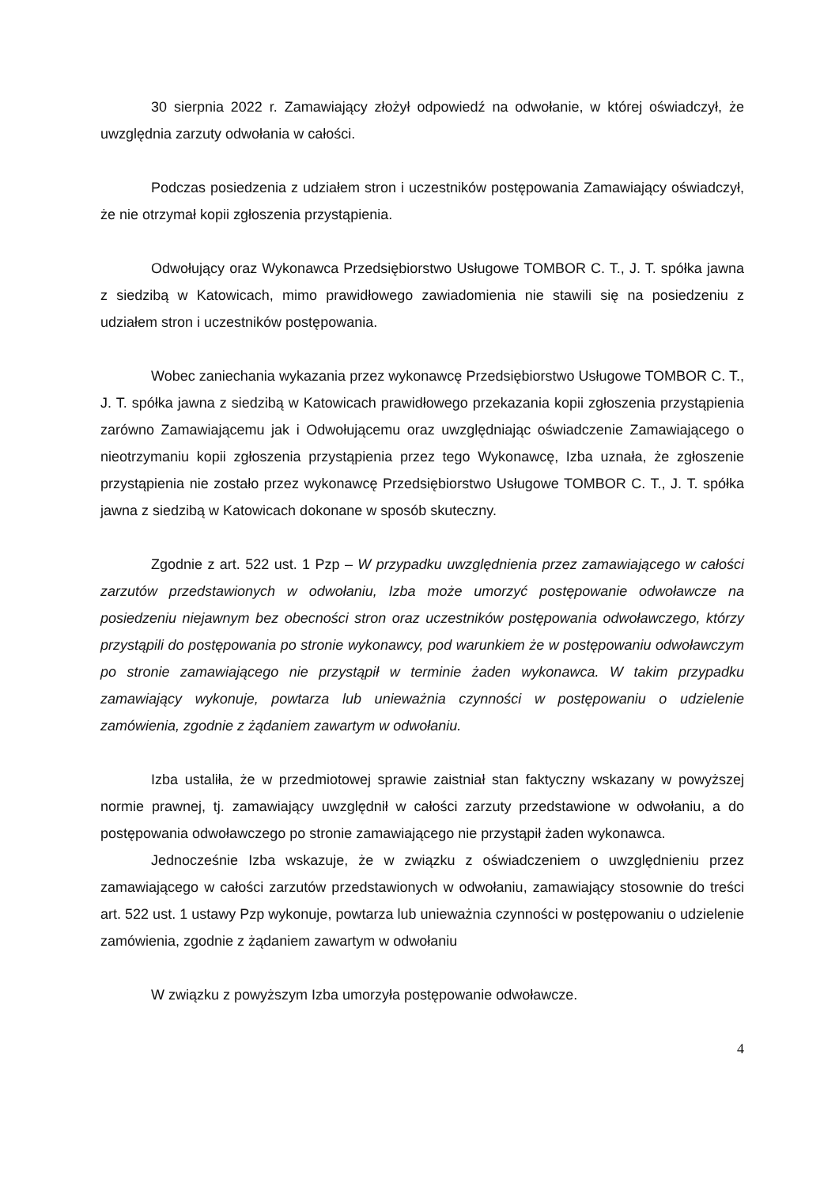30 sierpnia 2022 r. Zamawiający złożył odpowiedź na odwołanie, w której oświadczył, że uwzględnia zarzuty odwołania w całości.
Podczas posiedzenia z udziałem stron i uczestników postępowania Zamawiający oświadczył, że nie otrzymał kopii zgłoszenia przystąpienia.
Odwołujący oraz Wykonawca Przedsiębiorstwo Usługowe TOMBOR C. T., J. T. spółka jawna z siedzibą w Katowicach, mimo prawidłowego zawiadomienia nie stawili się na posiedzeniu z udziałem stron i uczestników postępowania.
Wobec zaniechania wykazania przez wykonawcę Przedsiębiorstwo Usługowe TOMBOR C. T., J. T. spółka jawna z siedzibą w Katowicach prawidłowego przekazania kopii zgłoszenia przystąpienia zarówno Zamawiającemu jak i Odwołującemu oraz uwzględniając oświadczenie Zamawiającego o nieotrzymaniu kopii zgłoszenia przystąpienia przez tego Wykonawcę, Izba uznała, że zgłoszenie przystąpienia nie zostało przez wykonawcę Przedsiębiorstwo Usługowe TOMBOR C. T., J. T. spółka jawna z siedzibą w Katowicach dokonane w sposób skuteczny.
Zgodnie z art. 522 ust. 1 Pzp – W przypadku uwzględnienia przez zamawiającego w całości zarzutów przedstawionych w odwołaniu, Izba może umorzyć postępowanie odwoławcze na posiedzeniu niejawnym bez obecności stron oraz uczestników postępowania odwoławczego, którzy przystąpili do postępowania po stronie wykonawcy, pod warunkiem że w postępowaniu odwoławczym po stronie zamawiającego nie przystąpił w terminie żaden wykonawca. W takim przypadku zamawiający wykonuje, powtarza lub unieważnia czynności w postępowaniu o udzielenie zamówienia, zgodnie z żądaniem zawartym w odwołaniu.
Izba ustaliła, że w przedmiotowej sprawie zaistniał stan faktyczny wskazany w powyższej normie prawnej, tj. zamawiający uwzględnił w całości zarzuty przedstawione w odwołaniu, a do postępowania odwoławczego po stronie zamawiającego nie przystąpił żaden wykonawca.
Jednocześnie Izba wskazuje, że w związku z oświadczeniem o uwzględnieniu przez zamawiającego w całości zarzutów przedstawionych w odwołaniu, zamawiający stosownie do treści art. 522 ust. 1 ustawy Pzp wykonuje, powtarza lub unieważnia czynności w postępowaniu o udzielenie zamówienia, zgodnie z żądaniem zawartym w odwołaniu
W związku z powyższym Izba umorzyła postępowanie odwoławcze.
4